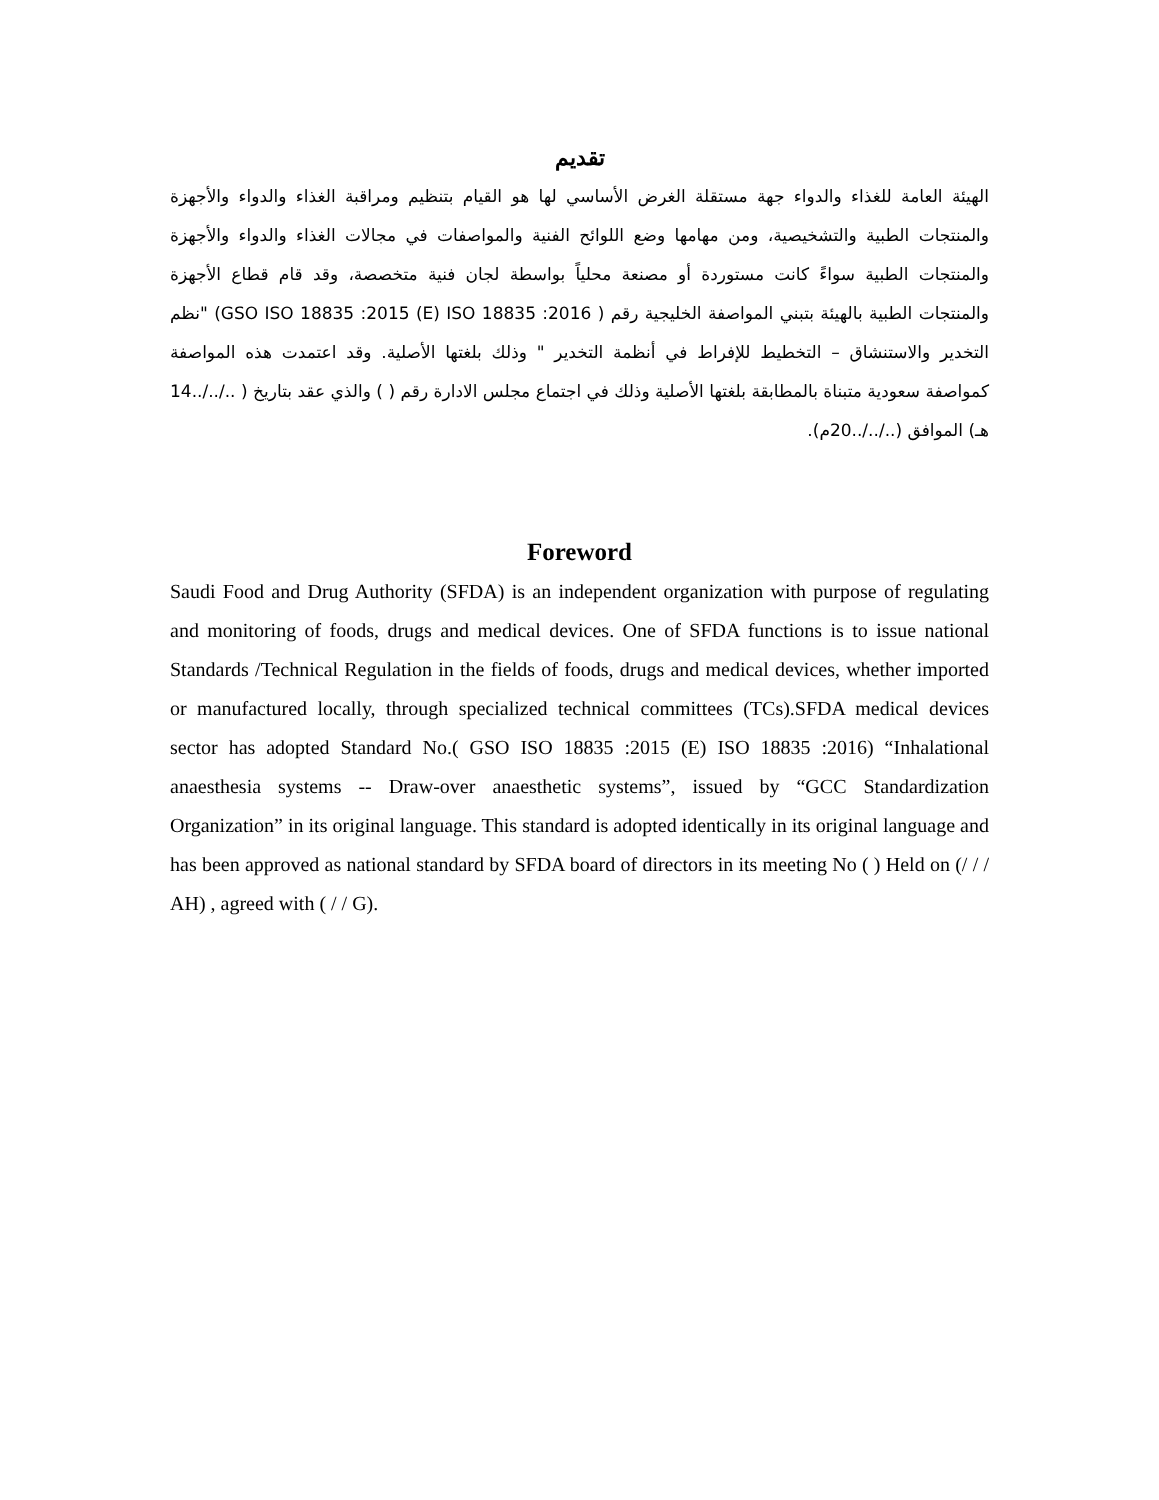تقديم
الهيئة العامة للغذاء والدواء جهة مستقلة الغرض الأساسي لها هو القيام بتنظيم ومراقبة الغذاء والدواء والأجهزة والمنتجات الطبية والتشخيصية، ومن مهامها وضع اللوائح الفنية والمواصفات في مجالات الغذاء والدواء والأجهزة والمنتجات الطبية سواءً كانت مستوردة أو مصنعة محلياً بواسطة لجان فنية متخصصة، وقد قام قطاع الأجهزة والمنتجات الطبية بالهيئة بتبني المواصفة الخليجية رقم ( GSO ISO 18835 :2015 (E) ISO 18835 :2016) "نظم التخدير والاستنشاق – التخطيط للإفراط في أنظمة التخدير " وذلك بلغتها الأصلية. وقد اعتمدت هذه المواصفة كمواصفة سعودية متبناة بالمطابقة بلغتها الأصلية وذلك في اجتماع مجلس الادارة رقم ( ) والذي عقد بتاريخ ( ../../..14 هـ) الموافق (../../..20م).
Foreword
Saudi Food and Drug Authority (SFDA) is an independent organization with purpose of regulating and monitoring of foods, drugs and medical devices. One of SFDA functions is to issue national Standards /Technical Regulation in the fields of foods, drugs and medical devices, whether imported or manufactured locally, through specialized technical committees (TCs).SFDA medical devices sector has adopted Standard No.( GSO ISO 18835 :2015 (E) ISO 18835 :2016) “Inhalational anaesthesia systems -- Draw-over anaesthetic systems”, issued by “GCC Standardization Organization” in its original language. This standard is adopted identically in its original language and has been approved as national standard by SFDA board of directors in its meeting No ( ) Held on (/ / / AH) , agreed with ( / / G).